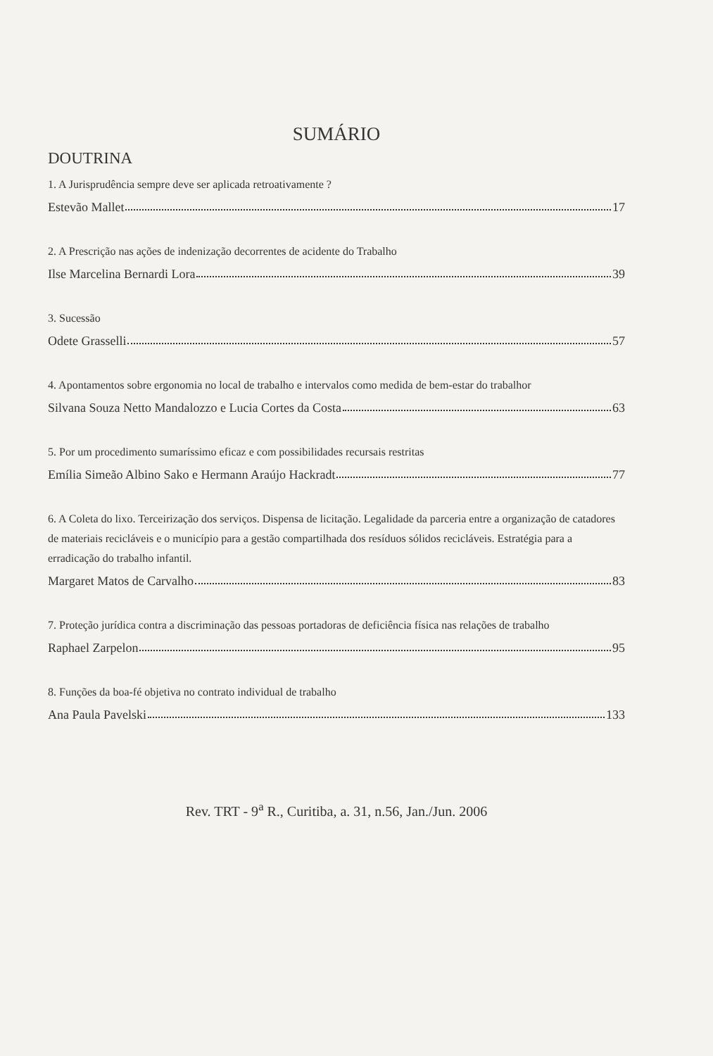SUMÁRIO
DOUTRINA
1. A Jurisprudência sempre deve ser aplicada retroativamente ?
Estevão Mallet 17
2. A Prescrição nas ações de indenização decorrentes de acidente do Trabalho
Ilse Marcelina Bernardi Lora 39
3. Sucessão
Odete Grasselli 57
4. Apontamentos sobre ergonomia no local de trabalho e intervalos como medida de bem-estar do trabalhor
Silvana Souza Netto Mandalozzo e Lucia Cortes da Costa 63
5. Por um procedimento sumaríssimo eficaz e com possibilidades recursais restritas
Emília Simeão Albino Sako e Hermann Araújo Hackradt 77
6. A Coleta do lixo. Terceirização dos serviços. Dispensa de licitação. Legalidade da parceria entre a organização de catadores de materiais recicláveis e o município para a gestão compartilhada dos resíduos sólidos recicláveis. Estratégia para a erradicação do trabalho infantil.
Margaret Matos de Carvalho 83
7. Proteção jurídica contra a discriminação das pessoas portadoras de deficiência física nas relações de trabalho
Raphael Zarpelon 95
8. Funções da boa-fé objetiva no contrato individual de trabalho
Ana Paula Pavelski 133
Rev. TRT - 9<sup>a</sup> R., Curitiba, a. 31, n.56, Jan./Jun. 2006